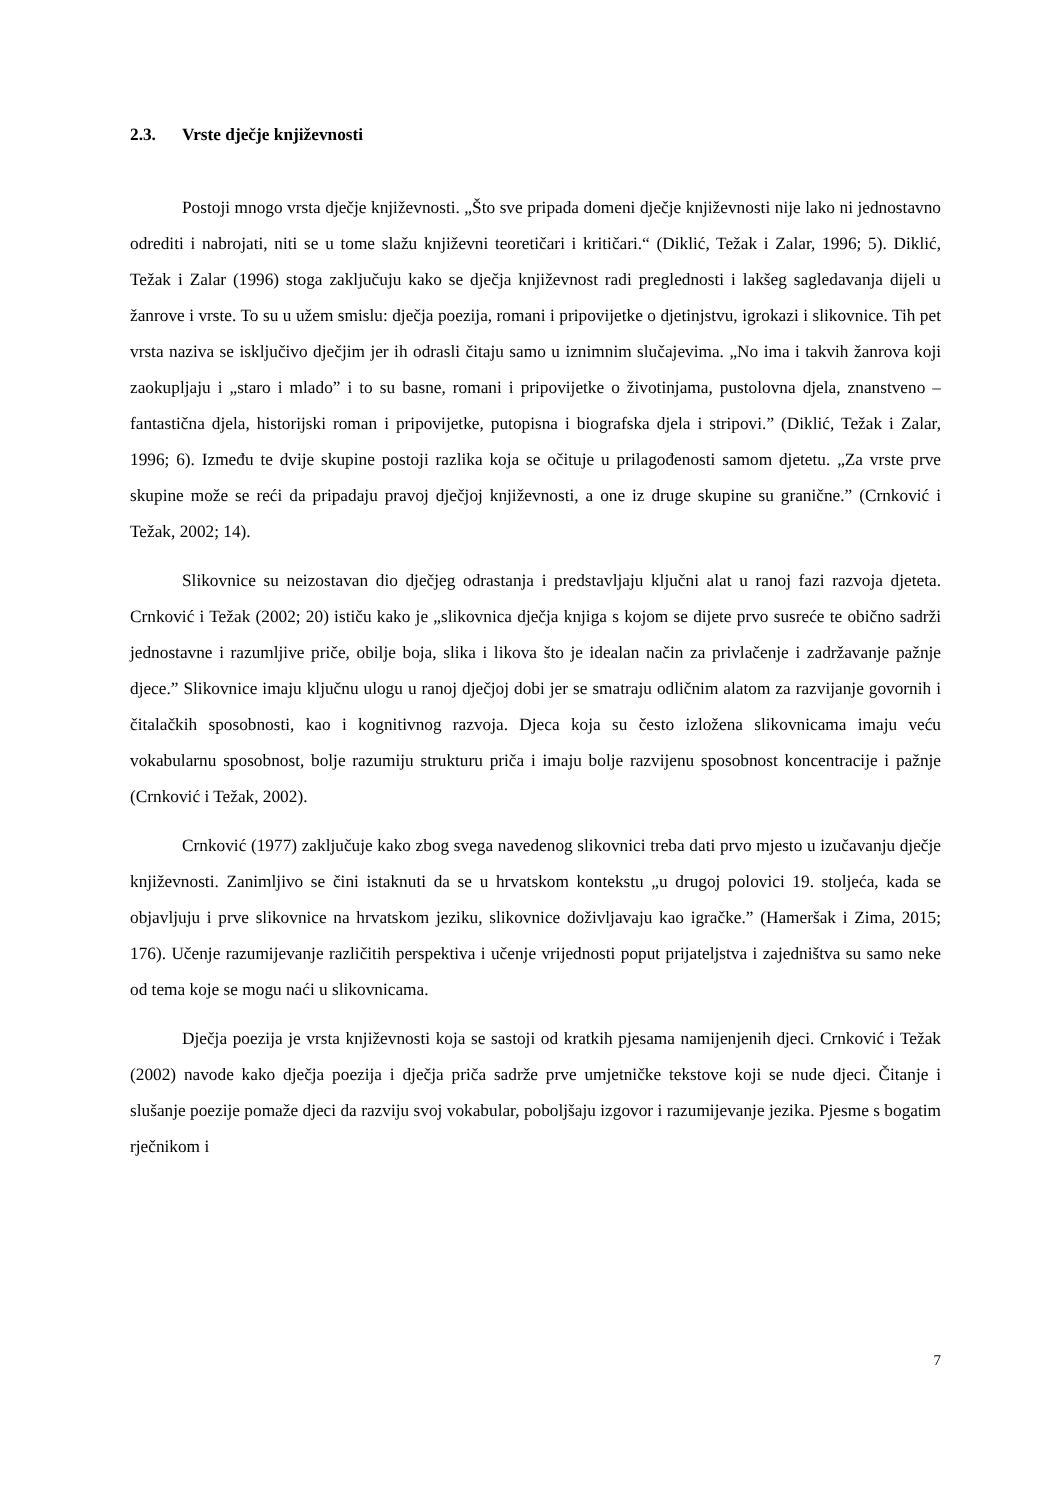2.3. Vrste dječje književnosti
Postoji mnogo vrsta dječje književnosti. „Što sve pripada domeni dječje književnosti nije lako ni jednostavno odrediti i nabrojati, niti se u tome slažu književni teoretičari i kritičari.“ (Diklić, Težak i Zalar, 1996; 5). Diklić, Težak i Zalar (1996) stoga zaključuju kako se dječja književnost radi preglednosti i lakšeg sagledavanja dijeli u žanrove i vrste. To su u užem smislu: dječja poezija, romani i pripovijetke o djetinjstvu, igrokazi i slikovnice. Tih pet vrsta naziva se isključivo dječjim jer ih odrasli čitaju samo u iznimnim slučajevima. „No ima i takvih žanrova koji zaokupljaju i „staro i mlado” i to su basne, romani i pripovijetke o životinjama, pustolovna djela, znanstveno – fantastična djela, historijski roman i pripovijetke, putopisna i biografska djela i stripovi.” (Diklić, Težak i Zalar, 1996; 6). Između te dvije skupine postoji razlika koja se očituje u prilagođenosti samom djetetu. „Za vrste prve skupine može se reći da pripadaju pravoj dječjoj književnosti, a one iz druge skupine su granične.” (Crnković i Težak, 2002; 14).
Slikovnice su neizostavan dio dječjeg odrastanja i predstavljaju ključni alat u ranoj fazi razvoja djeteta. Crnković i Težak (2002; 20) ističu kako je „slikovnica dječja knjiga s kojom se dijete prvo susreće te obično sadrži jednostavne i razumljive priče, obilje boja, slika i likova što je idealan način za privlačenje i zadržavanje pažnje djece.” Slikovnice imaju ključnu ulogu u ranoj dječjoj dobi jer se smatraju odličnim alatom za razvijanje govornih i čitalačkih sposobnosti, kao i kognitivnog razvoja. Djeca koja su često izložena slikovnicama imaju veću vokabularnu sposobnost, bolje razumiju strukturu priča i imaju bolje razvijenu sposobnost koncentracije i pažnje (Crnković i Težak, 2002).
Crnković (1977) zaključuje kako zbog svega navedenog slikovnici treba dati prvo mjesto u izučavanju dječje književnosti. Zanimljivo se čini istaknuti da se u hrvatskom kontekstu „u drugoj polovici 19. stoljeća, kada se objavljuju i prve slikovnice na hrvatskom jeziku, slikovnice doživljavaju kao igračke.” (Hameršak i Zima, 2015; 176). Učenje razumijevanje različitih perspektiva i učenje vrijednosti poput prijateljstva i zajedništva su samo neke od tema koje se mogu naći u slikovnicama.
Dječja poezija je vrsta književnosti koja se sastoji od kratkih pjesama namijenjenih djeci. Crnković i Težak (2002) navode kako dječja poezija i dječja priča sadrže prve umjetničke tekstove koji se nude djeci. Čitanje i slušanje poezije pomaže djeci da razviju svoj vokabular, poboljšaju izgovor i razumijevanje jezika. Pjesme s bogatim rječnikom i
7